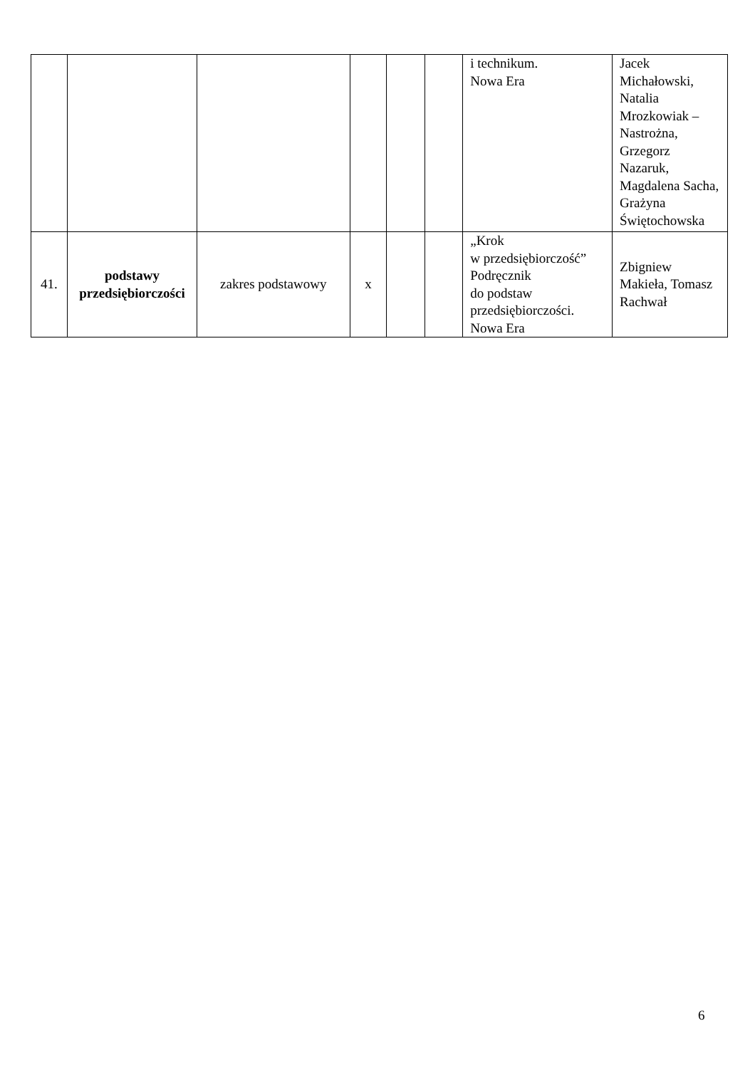| | | | | | | i technikum. Nowa Era | Jacek Michałowski, Natalia Mrozkowiak – Nastrożna, Grzegorz Nazaruk, Magdalena Sacha, Grażyna Świętochowska |
| 41. | podstawy przedsiębiorczości | zakres podstawowy | x | | | „Krok w przedsiębiorczość” Podręcznik do podstaw przedsiębiorczości. Nowa Era | Zbigniew Makieła, Tomasz Rachwał |
6